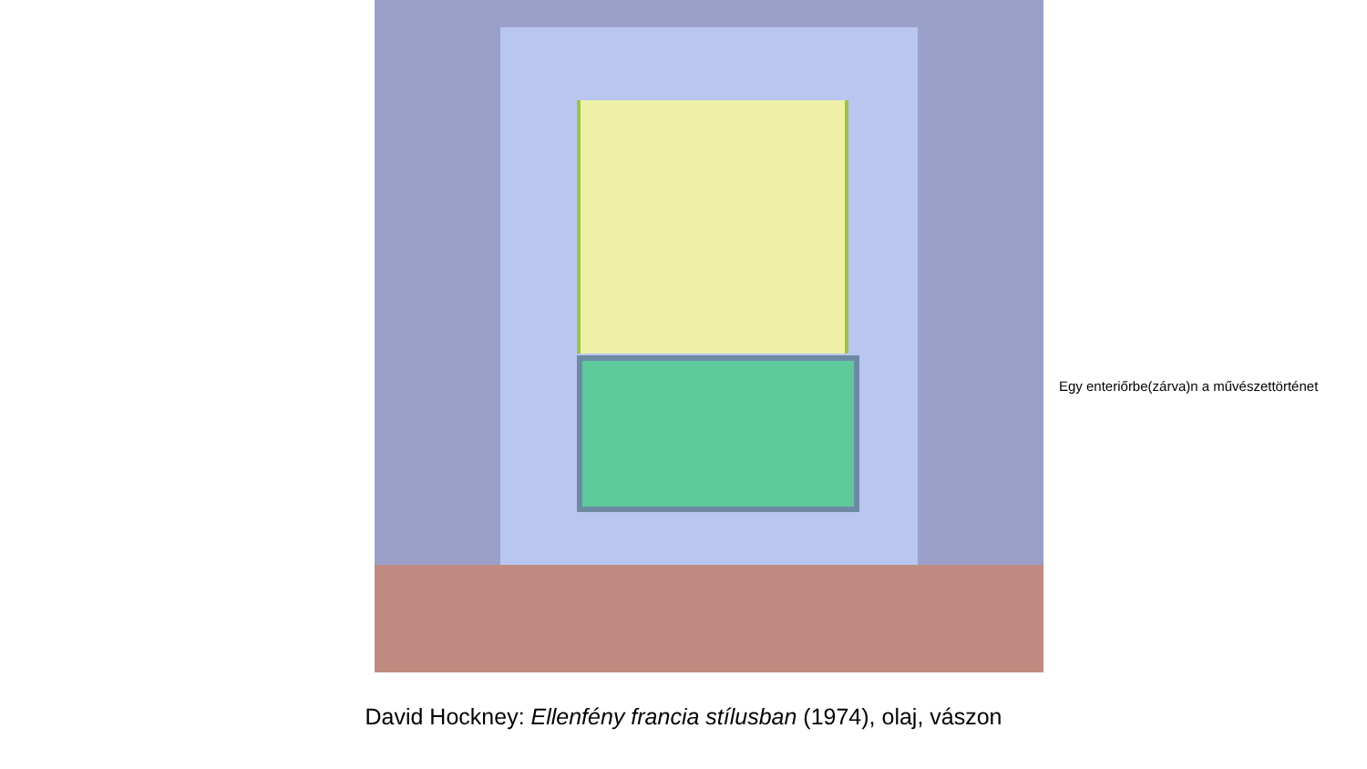Egy enteriőrbe(zárva)n a művészettörténet
David Hockney: Ellenfény francia stílusban (1974), olaj, vászon